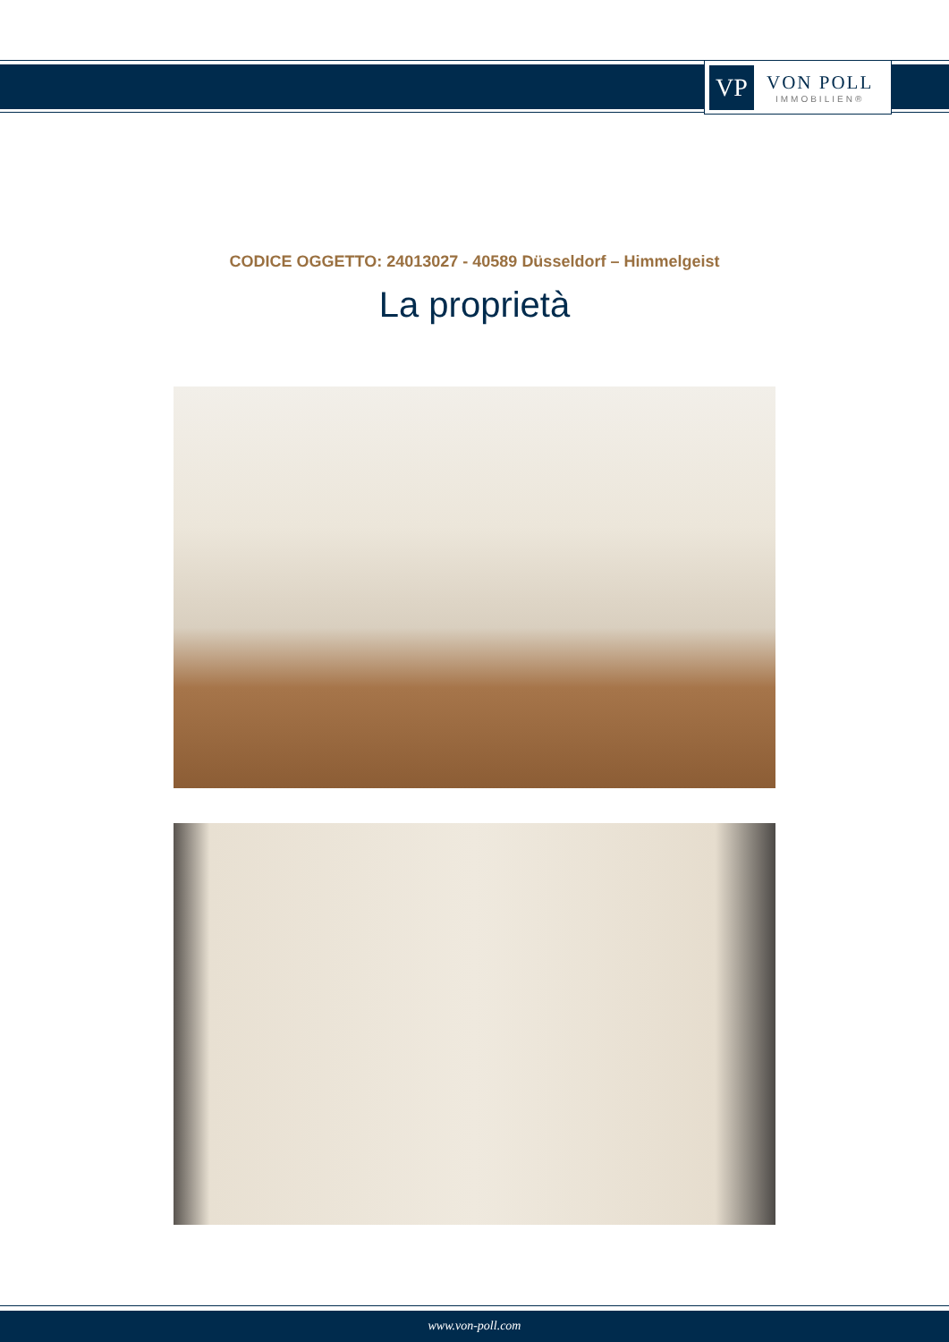VP
VON POLL
IMMOBILIEN®
CODICE OGGETTO: 24013027 - 40589 Düsseldorf – Himmelgeist
La proprietà
www.von-poll.com